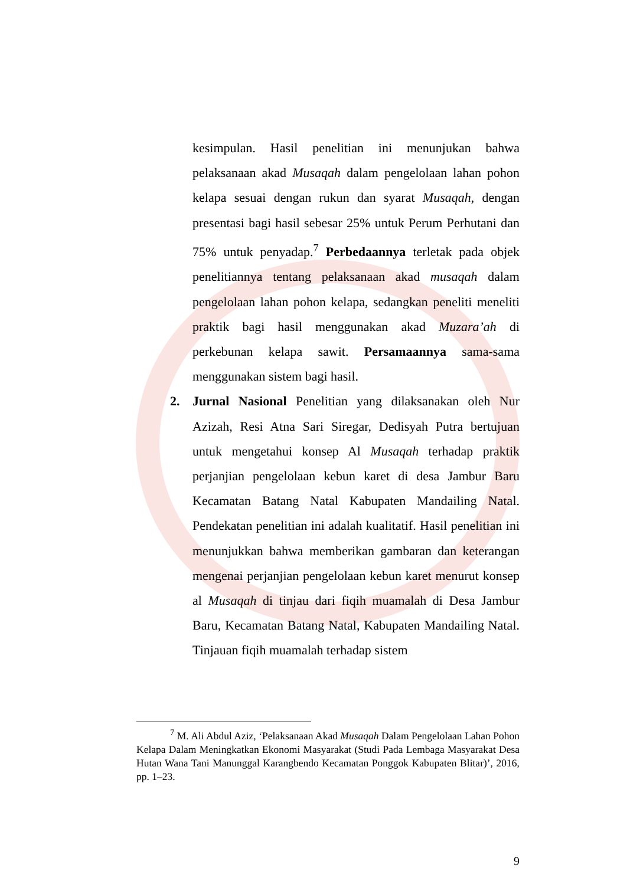kesimpulan. Hasil penelitian ini menunjukan bahwa pelaksanaan akad Musaqah dalam pengelolaan lahan pohon kelapa sesuai dengan rukun dan syarat Musaqah, dengan presentasi bagi hasil sebesar 25% untuk Perum Perhutani dan 75% untuk penyadap.<sup>7</sup> Perbedaannya terletak pada objek penelitiannya tentang pelaksanaan akad musaqah dalam pengelolaan lahan pohon kelapa, sedangkan peneliti meneliti praktik bagi hasil menggunakan akad Muzara’ah di perkebunan kelapa sawit. Persamaannya sama-sama menggunakan sistem bagi hasil.
2. Jurnal Nasional Penelitian yang dilaksanakan oleh Nur Azizah, Resi Atna Sari Siregar, Dedisyah Putra bertujuan untuk mengetahui konsep Al Musaqah terhadap praktik perjanjian pengelolaan kebun karet di desa Jambur Baru Kecamatan Batang Natal Kabupaten Mandailing Natal. Pendekatan penelitian ini adalah kualitatif. Hasil penelitian ini menunjukkan bahwa memberikan gambaran dan keterangan mengenai perjanjian pengelolaan kebun karet menurut konsep al Musaqah di tinjau dari fiqih muamalah di Desa Jambur Baru, Kecamatan Batang Natal, Kabupaten Mandailing Natal. Tinjauan fiqih muamalah terhadap sistem
<sup>7</sup> M. Ali Abdul Aziz, ‘Pelaksanaan Akad Musaqah Dalam Pengelolaan Lahan Pohon Kelapa Dalam Meningkatkan Ekonomi Masyarakat (Studi Pada Lembaga Masyarakat Desa Hutan Wana Tani Manunggal Karangbendo Kecamatan Ponggok Kabupaten Blitar)’, 2016, pp. 1–23.
9